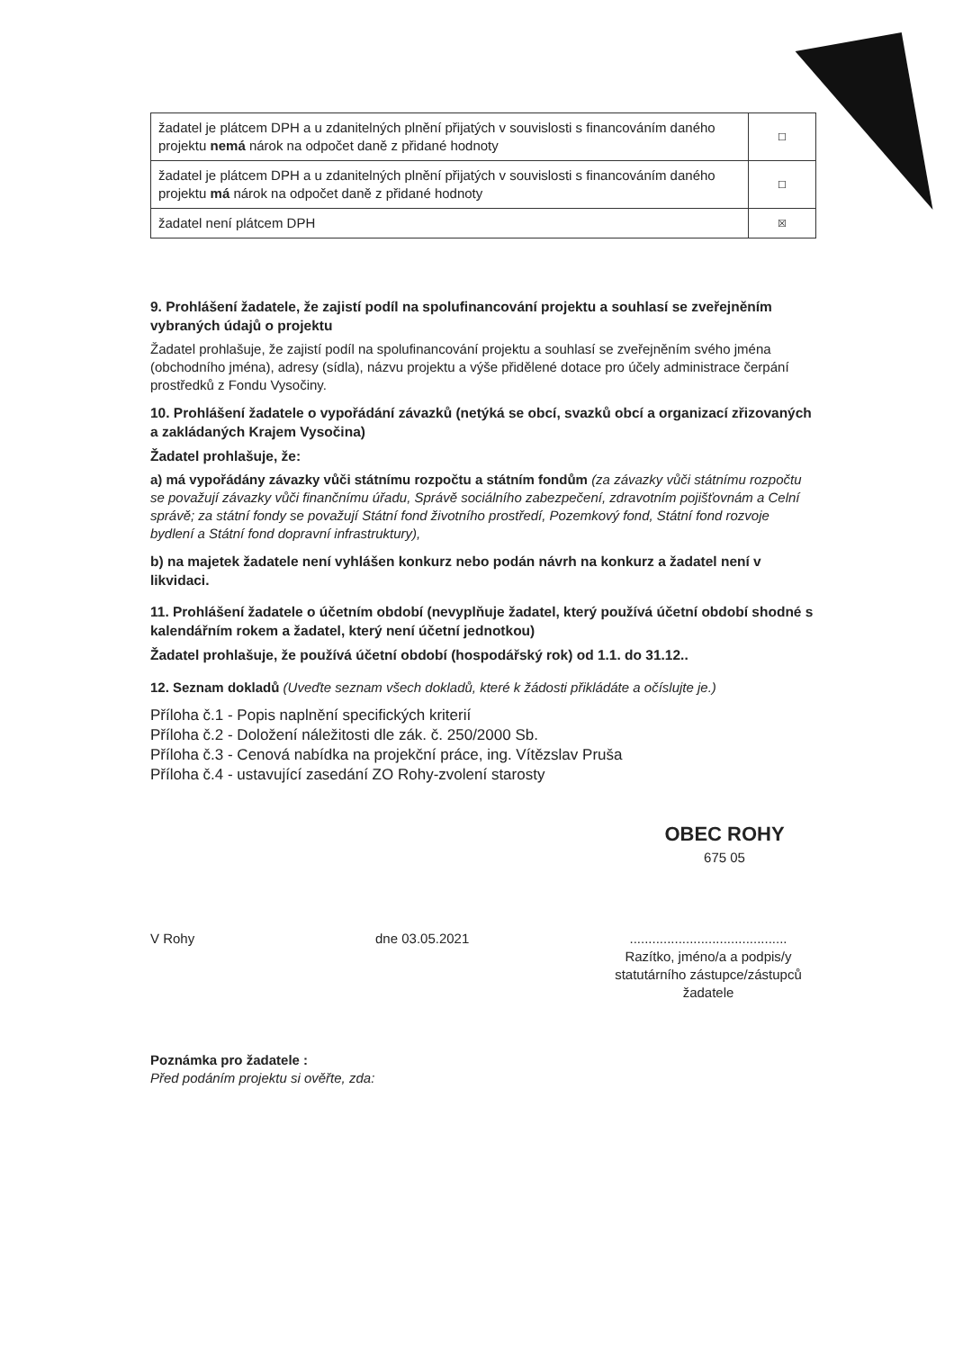| žadatel je plátcem DPH a u zdanitelných plnění přijatých v souvislosti s financováním daného projektu nemá nárok na odpočet daně z přidané hodnoty | ☐ |
| žadatel je plátcem DPH a u zdanitelných plnění přijatých v souvislosti s financováním daného projektu má nárok na odpočet daně z přidané hodnoty | ☐ |
| žadatel není plátcem DPH | ☒ |
9. Prohlášení žadatele, že zajistí podíl na spolufinancování projektu a souhlasí se zveřejněním vybraných údajů o projektu
Žadatel prohlašuje, že zajistí podíl na spolufinancování projektu a souhlasí se zveřejněním svého jména (obchodního jména), adresy (sídla), názvu projektu a výše přidělené dotace pro účely administrace čerpání prostředků z Fondu Vysočiny.
10. Prohlášení žadatele o vypořádání závazků (netýká se obcí, svazků obcí a organizací zřizovaných a zakládaných Krajem Vysočina)
Žadatel prohlašuje, že:
a) má vypořádány závazky vůči státnímu rozpočtu a státním fondům (za závazky vůči státnímu rozpočtu se považují závazky vůči finančnímu úřadu, Správě sociálního zabezpečení, zdravotním pojišťovnám a Celní správě; za státní fondy se považují Státní fond životního prostředí, Pozemkový fond, Státní fond rozvoje bydlení a Státní fond dopravní infrastruktury),
b) na majetek žadatele není vyhlášen konkurz nebo podán návrh na konkurz a žadatel není v likvidaci.
11. Prohlášení žadatele o účetním období (nevyplňuje žadatel, který používá účetní období shodné s kalendářním rokem a žadatel, který není účetní jednotkou)
Žadatel prohlašuje, že používá účetní období (hospodářský rok) od 1.1. do 31.12..
12. Seznam dokladů (Uveďte seznam všech dokladů, které k žádosti přikládáte a očíslujte je.)
Příloha č.1 - Popis naplnění specifických kriterií
Příloha č.2 - Doložení náležitosti dle zák. č. 250/2000 Sb.
Příloha č.3 - Cenová nabídka na projekční práce, ing. Vítězslav Pruša
Příloha č.4 - ustavující zasedání ZO Rohy-zvolení starosty
OBEC ROHY
675 05
V Rohy dne 03.05.2021 ..........................................
Razítko, jméno/a a podpis/y statutárního zástupce/zástupců žadatele
Poznámka pro žadatele :
Před podáním projektu si ověřte, zda: